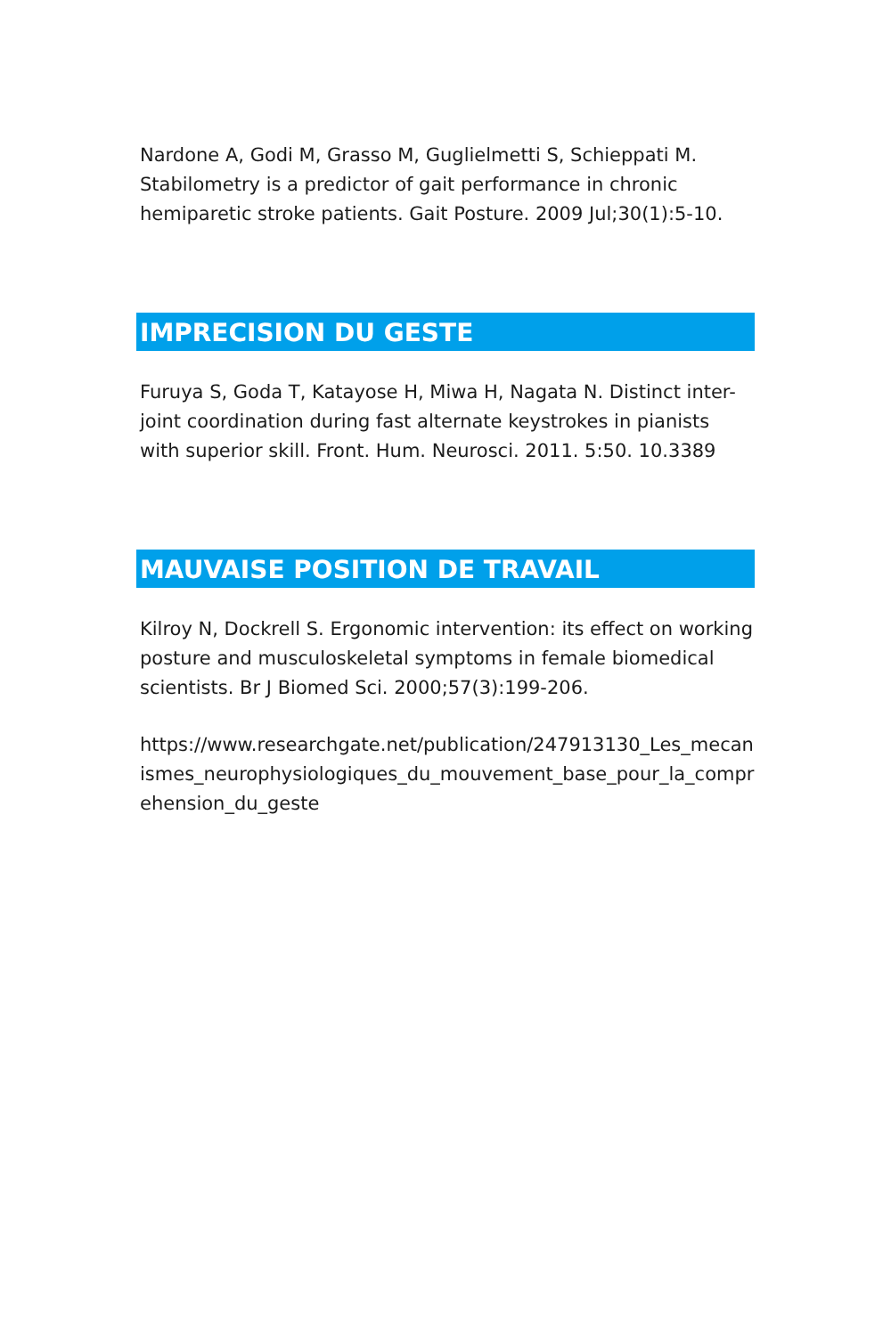Nardone A, Godi M, Grasso M, Guglielmetti S, Schieppati M. Stabilometry is a predictor of gait performance in chronic hemiparetic stroke patients. Gait Posture. 2009 Jul;30(1):5-10.
IMPRECISION DU GESTE
Furuya S, Goda T, Katayose H, Miwa H, Nagata N. Distinct inter-joint coordination during fast alternate keystrokes in pianists with superior skill. Front. Hum. Neurosci. 2011. 5:50. 10.3389
MAUVAISE POSITION DE TRAVAIL
Kilroy N, Dockrell S. Ergonomic intervention: its effect on working posture and musculoskeletal symptoms in female biomedical scientists. Br J Biomed Sci. 2000;57(3):199-206.
https://www.researchgate.net/publication/247913130_Les_mecanismes_neurophysiologiques_du_mouvement_base_pour_la_comprehension_du_geste